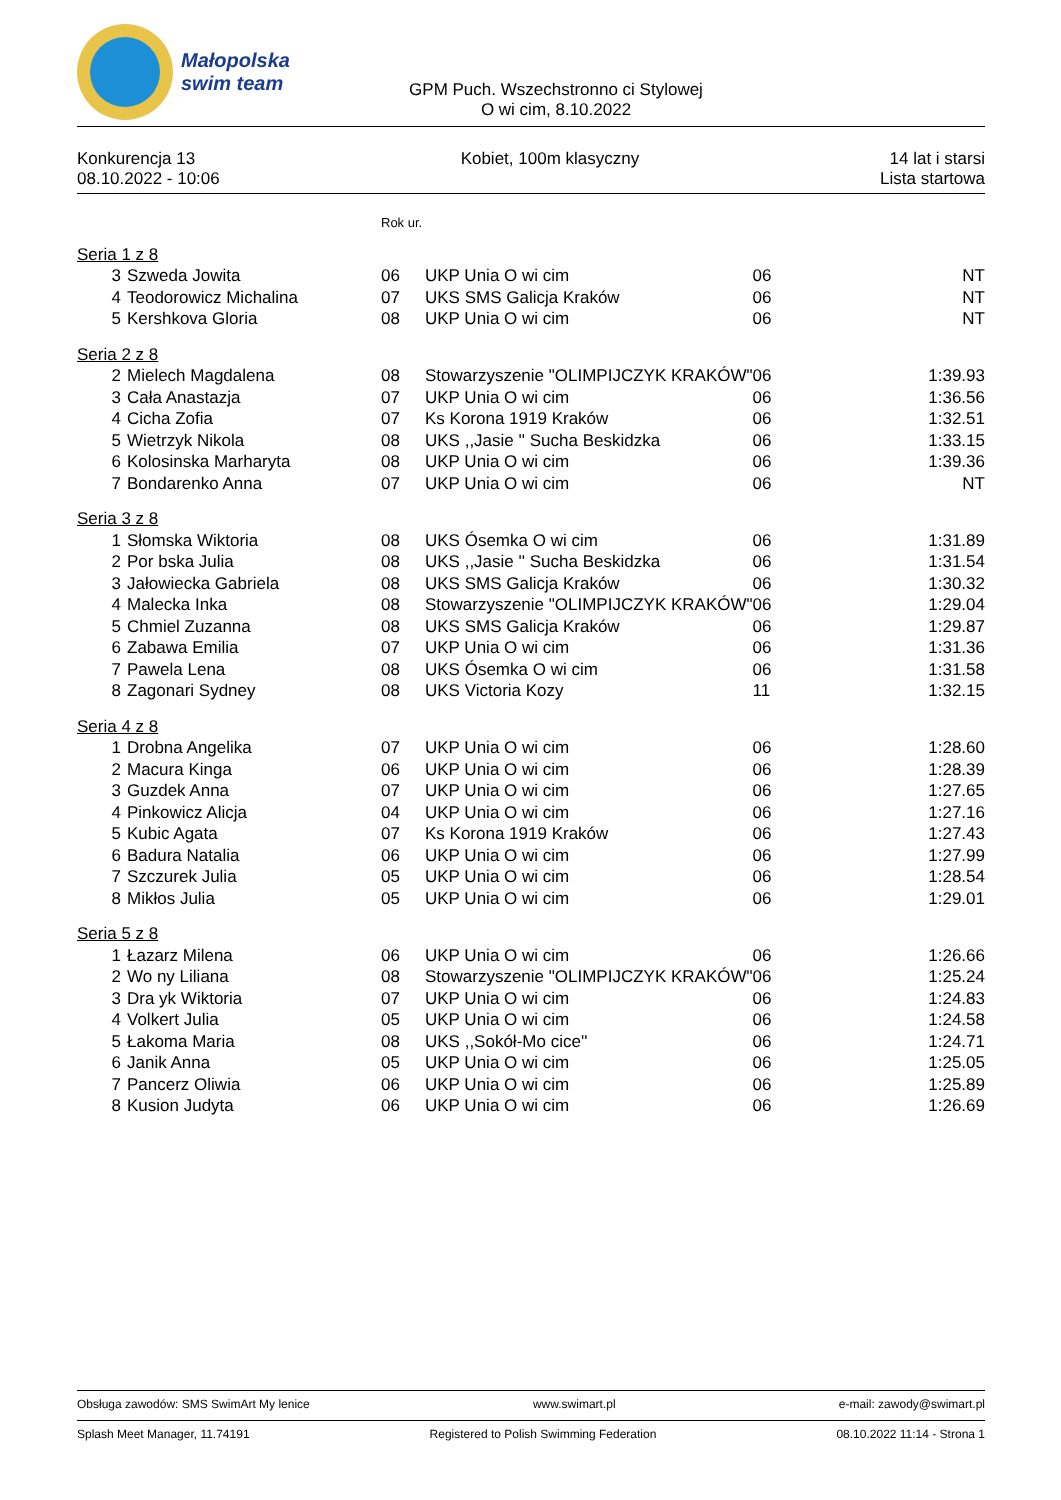Małopolska
swim team
GPM Puch. Wszechstronno ci Stylowej
O wi cim, 8.10.2022
Konkurencja 13
08.10.2022 - 10:06
Kobiet, 100m klasyczny 14 lat i starsi
Lista startowa
| | | Rok ur. | | | |
| Seria 1 z 8 | | | | | |
| 3 | Szweda Jowita | 06 | UKP Unia O wi cim | 06 | NT |
| 4 | Teodorowicz Michalina | 07 | UKS SMS Galicja Kraków | 06 | NT |
| 5 | Kershkova Gloria | 08 | UKP Unia O wi cim | 06 | NT |
| Seria 2 z 8 | | | | | |
| 2 | Mielech Magdalena | 08 | Stowarzyszenie "OLIMPIJCZYK KRAKÓW" | 06 | 1:39.93 |
| 3 | Cała Anastazja | 07 | UKP Unia O wi cim | 06 | 1:36.56 |
| 4 | Cicha Zofia | 07 | Ks Korona 1919 Kraków | 06 | 1:32.51 |
| 5 | Wietrzyk Nikola | 08 | UKS ,,Jasie '' Sucha Beskidzka | 06 | 1:33.15 |
| 6 | Kolosinska Marharyta | 08 | UKP Unia O wi cim | 06 | 1:39.36 |
| 7 | Bondarenko Anna | 07 | UKP Unia O wi cim | 06 | NT |
| Seria 3 z 8 | | | | | |
| 1 | Słomska Wiktoria | 08 | UKS Ósemka O wi cim | 06 | 1:31.89 |
| 2 | Por bska Julia | 08 | UKS ,,Jasie '' Sucha Beskidzka | 06 | 1:31.54 |
| 3 | Jałowiecka Gabriela | 08 | UKS SMS Galicja Kraków | 06 | 1:30.32 |
| 4 | Malecka Inka | 08 | Stowarzyszenie "OLIMPIJCZYK KRAKÓW" | 06 | 1:29.04 |
| 5 | Chmiel Zuzanna | 08 | UKS SMS Galicja Kraków | 06 | 1:29.87 |
| 6 | Zabawa Emilia | 07 | UKP Unia O wi cim | 06 | 1:31.36 |
| 7 | Pawela Lena | 08 | UKS Ósemka O wi cim | 06 | 1:31.58 |
| 8 | Zagonari Sydney | 08 | UKS Victoria Kozy | 11 | 1:32.15 |
| Seria 4 z 8 | | | | | |
| 1 | Drobna Angelika | 07 | UKP Unia O wi cim | 06 | 1:28.60 |
| 2 | Macura Kinga | 06 | UKP Unia O wi cim | 06 | 1:28.39 |
| 3 | Guzdek Anna | 07 | UKP Unia O wi cim | 06 | 1:27.65 |
| 4 | Pinkowicz Alicja | 04 | UKP Unia O wi cim | 06 | 1:27.16 |
| 5 | Kubic Agata | 07 | Ks Korona 1919 Kraków | 06 | 1:27.43 |
| 6 | Badura Natalia | 06 | UKP Unia O wi cim | 06 | 1:27.99 |
| 7 | Szczurek Julia | 05 | UKP Unia O wi cim | 06 | 1:28.54 |
| 8 | Mikłos Julia | 05 | UKP Unia O wi cim | 06 | 1:29.01 |
| Seria 5 z 8 | | | | | |
| 1 | Łazarz Milena | 06 | UKP Unia O wi cim | 06 | 1:26.66 |
| 2 | Wo ny Liliana | 08 | Stowarzyszenie "OLIMPIJCZYK KRAKÓW" | 06 | 1:25.24 |
| 3 | Dra yk Wiktoria | 07 | UKP Unia O wi cim | 06 | 1:24.83 |
| 4 | Volkert Julia | 05 | UKP Unia O wi cim | 06 | 1:24.58 |
| 5 | Łakoma Maria | 08 | UKS ,,Sokół-Mo cice'' | 06 | 1:24.71 |
| 6 | Janik Anna | 05 | UKP Unia O wi cim | 06 | 1:25.05 |
| 7 | Pancerz Oliwia | 06 | UKP Unia O wi cim | 06 | 1:25.89 |
| 8 | Kusion Judyta | 06 | UKP Unia O wi cim | 06 | 1:26.69 |
Obsługa zawodów: SMS SwimArt My lenice www.swimart.pl e-mail: zawody@swimart.pl
Splash Meet Manager, 11.74191 Registered to Polish Swimming Federation 08.10.2022 11:14 - Strona 1